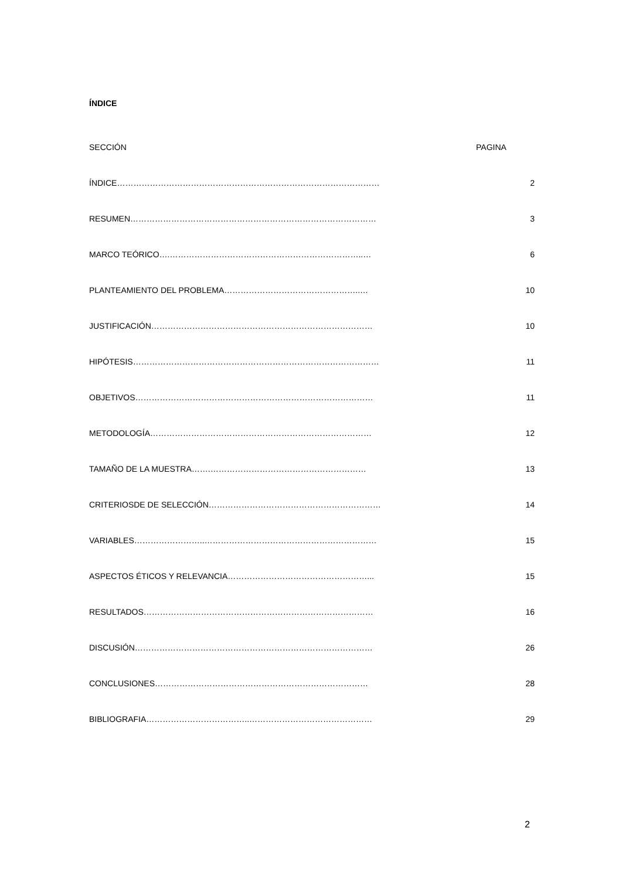ÍNDICE
SECCIÓN PAGINA
ÍNDICE…………………………………………………………………………………… 2
RESUMEN……………………………………………………………………………… 3
MARCO TEÓRICO….……………………………………………………………..… 6
PLANTEAMIENTO DEL PROBLEMA…………………………………………..… 10
JUSTIFICACIÓN……………………………………………………………………… 10
HIPÓTESIS……………………………………………………………………………… 11
OBJETIVOS…………………………………………………………………………… 11
METODOLOGÍA……………………………………………………………………… 12
TAMAÑO DE LA MUESTRA…….………………………………………………… 13
CRITERIOSDE DE SELECCIÓN……………………………………………………… 14
VARIABLES……………………..……………………………………………………… 15
ASPECTOS ÉTICOS Y RELEVANCIA……………………………………………... 15
RESULTADOS………………………………………………………………………… 16
DISCUSIÓN…………………………………………………………………………… 26
CONCLUSIONES…………………………………………………………………… 28
BIBLIOGRAFIA………………………………..……………………………………… 29
2